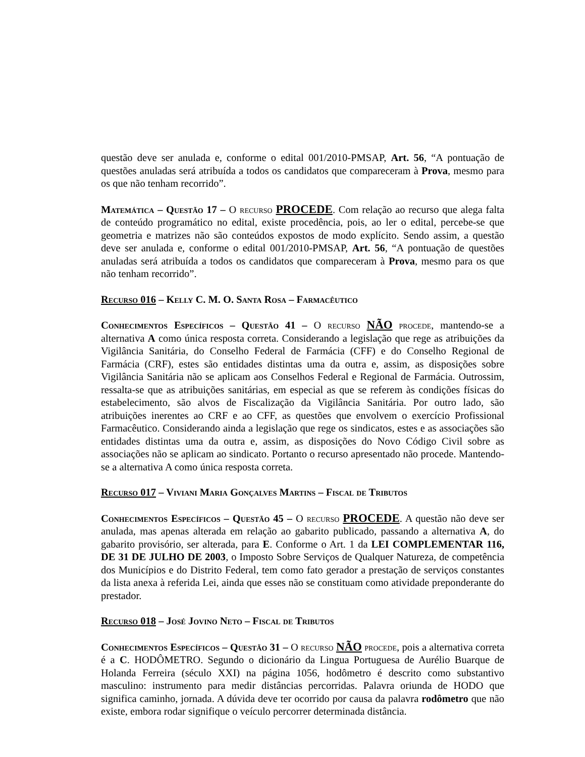questão deve ser anulada e, conforme o edital 001/2010-PMSAP, Art. 56, “A pontuação de questões anuladas será atribuída a todos os candidatos que compareceram à Prova, mesmo para os que não tenham recorrido”.
Matemática – Questão 17 – O recurso PROCEDE. Com relação ao recurso que alega falta de conteúdo programático no edital, existe procedência, pois, ao ler o edital, percebe-se que geometria e matrizes não são conteúdos expostos de modo explícito. Sendo assim, a questão deve ser anulada e, conforme o edital 001/2010-PMSAP, Art. 56, “A pontuação de questões anuladas será atribuída a todos os candidatos que compareceram à Prova, mesmo para os que não tenham recorrido”.
Recurso 016 – Kelly C. M. O. Santa Rosa – Farmacêutico
Conhecimentos Específicos – Questão 41 – O recurso NÃO procede, mantendo-se a alternativa A como única resposta correta. Considerando a legislação que rege as atribuições da Vigilância Sanitária, do Conselho Federal de Farmácia (CFF) e do Conselho Regional de Farmácia (CRF), estes são entidades distintas uma da outra e, assim, as disposições sobre Vigilância Sanitária não se aplicam aos Conselhos Federal e Regional de Farmácia. Outrossim, ressalta-se que as atribuições sanitárias, em especial as que se referem às condições físicas do estabelecimento, são alvos de Fiscalização da Vigilância Sanitária. Por outro lado, são atribuições inerentes ao CRF e ao CFF, as questões que envolvem o exercício Profissional Farmacêutico. Considerando ainda a legislação que rege os sindicatos, estes e as associações são entidades distintas uma da outra e, assim, as disposições do Novo Código Civil sobre as associações não se aplicam ao sindicato. Portanto o recurso apresentado não procede. Mantendo-se a alternativa A como única resposta correta.
Recurso 017 – Viviani Maria Gonçalves Martins – Fiscal de Tributos
Conhecimentos Específicos – Questão 45 – O recurso PROCEDE. A questão não deve ser anulada, mas apenas alterada em relação ao gabarito publicado, passando a alternativa A, do gabarito provisório, ser alterada, para E. Conforme o Art. 1 da LEI COMPLEMENTAR 116, DE 31 DE JULHO DE 2003, o Imposto Sobre Serviços de Qualquer Natureza, de competência dos Municípios e do Distrito Federal, tem como fato gerador a prestação de serviços constantes da lista anexa à referida Lei, ainda que esses não se constituam como atividade preponderante do prestador.
Recurso 018 – José Jovino Neto – Fiscal de Tributos
Conhecimentos Específicos – Questão 31 – O recurso NÃO procede, pois a alternativa correta é a C. HODÔMETRO. Segundo o dicionário da Lingua Portuguesa de Aurélio Buarque de Holanda Ferreira (século XXI) na página 1056, hodômetro é descrito como substantivo masculino: instrumento para medir distâncias percorridas. Palavra oriunda de HODO que significa caminho, jornada. A dúvida deve ter ocorrido por causa da palavra rodômetro que não existe, embora rodar signifique o veículo percorrer determinada distância.